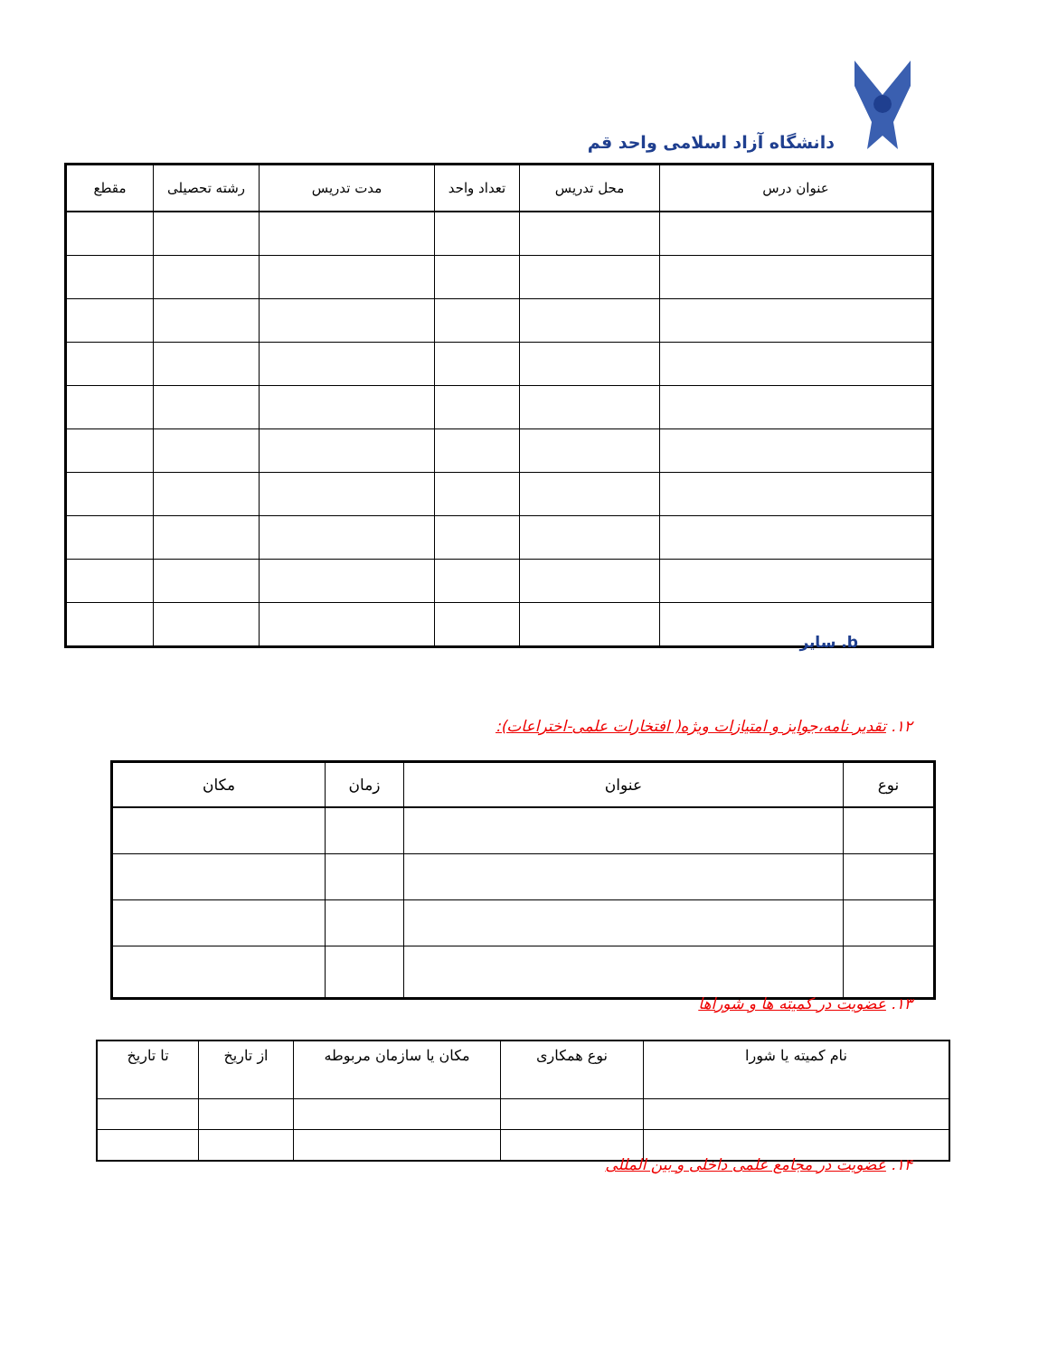دانشگاه آزاد اسلامی واحد قم
| عنوان درس | محل تدریس | تعداد واحد | مدت تدریس | رشته تحصیلی | مقطع |
| --- | --- | --- | --- | --- | --- |
b. سایر
۱۲. تقدیر نامه،جوایز و امتیازات ویژه( افتخارات علمی-اختراعات):
| نوع | عنوان | زمان | مکان |
| --- | --- | --- | --- |
۱۳. عضویت در کمیته ها و شوراها
| نام کمیته یا شورا | نوع همکاری | مکان یا سازمان مربوطه | از تاریخ | تا تاریخ |
| --- | --- | --- | --- | --- |
۱۴. عضویت در مجامع علمی داخلی و بین المللی